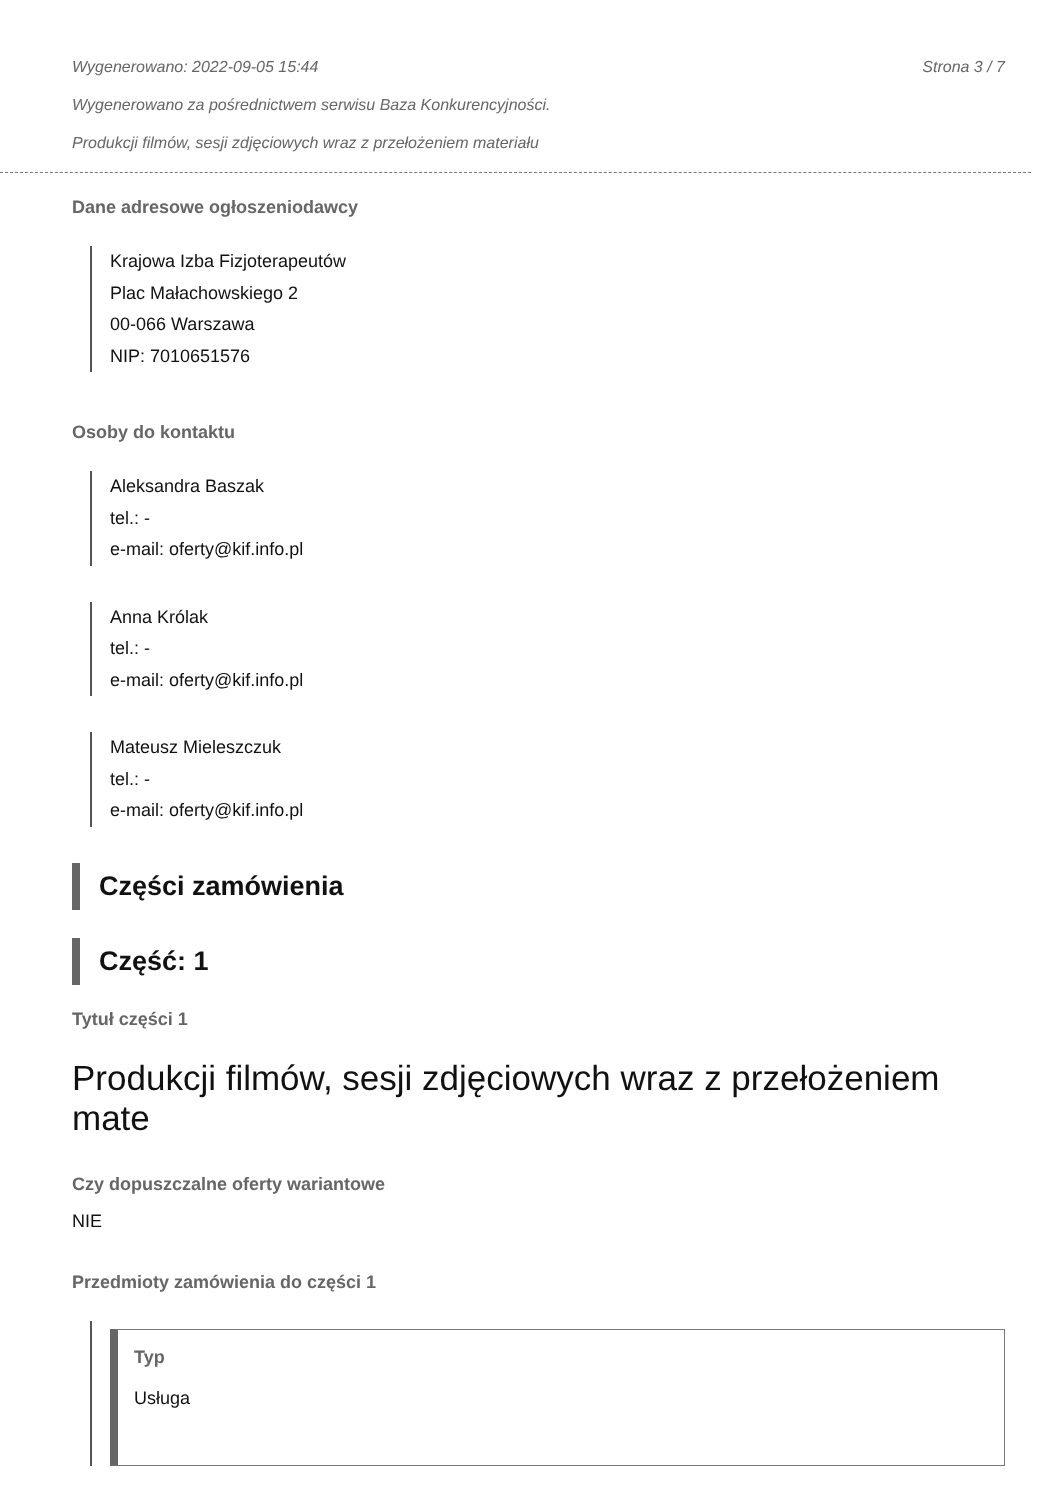Wygenerowano: 2022-09-05 15:44 Strona 3 / 7
Wygenerowano za pośrednictwem serwisu Baza Konkurencyjności.
Produkcji filmów, sesji zdjęciowych wraz z przełożeniem materiału
Dane adresowe ogłoszeniodawcy
Krajowa Izba Fizjoterapeutów
Plac Małachowskiego 2
00-066 Warszawa
NIP: 7010651576
Osoby do kontaktu
Aleksandra Baszak
tel.: -
e-mail: oferty@kif.info.pl
Anna Królak
tel.: -
e-mail: oferty@kif.info.pl
Mateusz Mieleszczuk
tel.: -
e-mail: oferty@kif.info.pl
Części zamówienia
Część: 1
Tytuł części 1
Produkcji filmów, sesji zdjęciowych wraz z przełożeniem mate
Czy dopuszczalne oferty wariantowe
NIE
Przedmioty zamówienia do części 1
Typ
Usługa